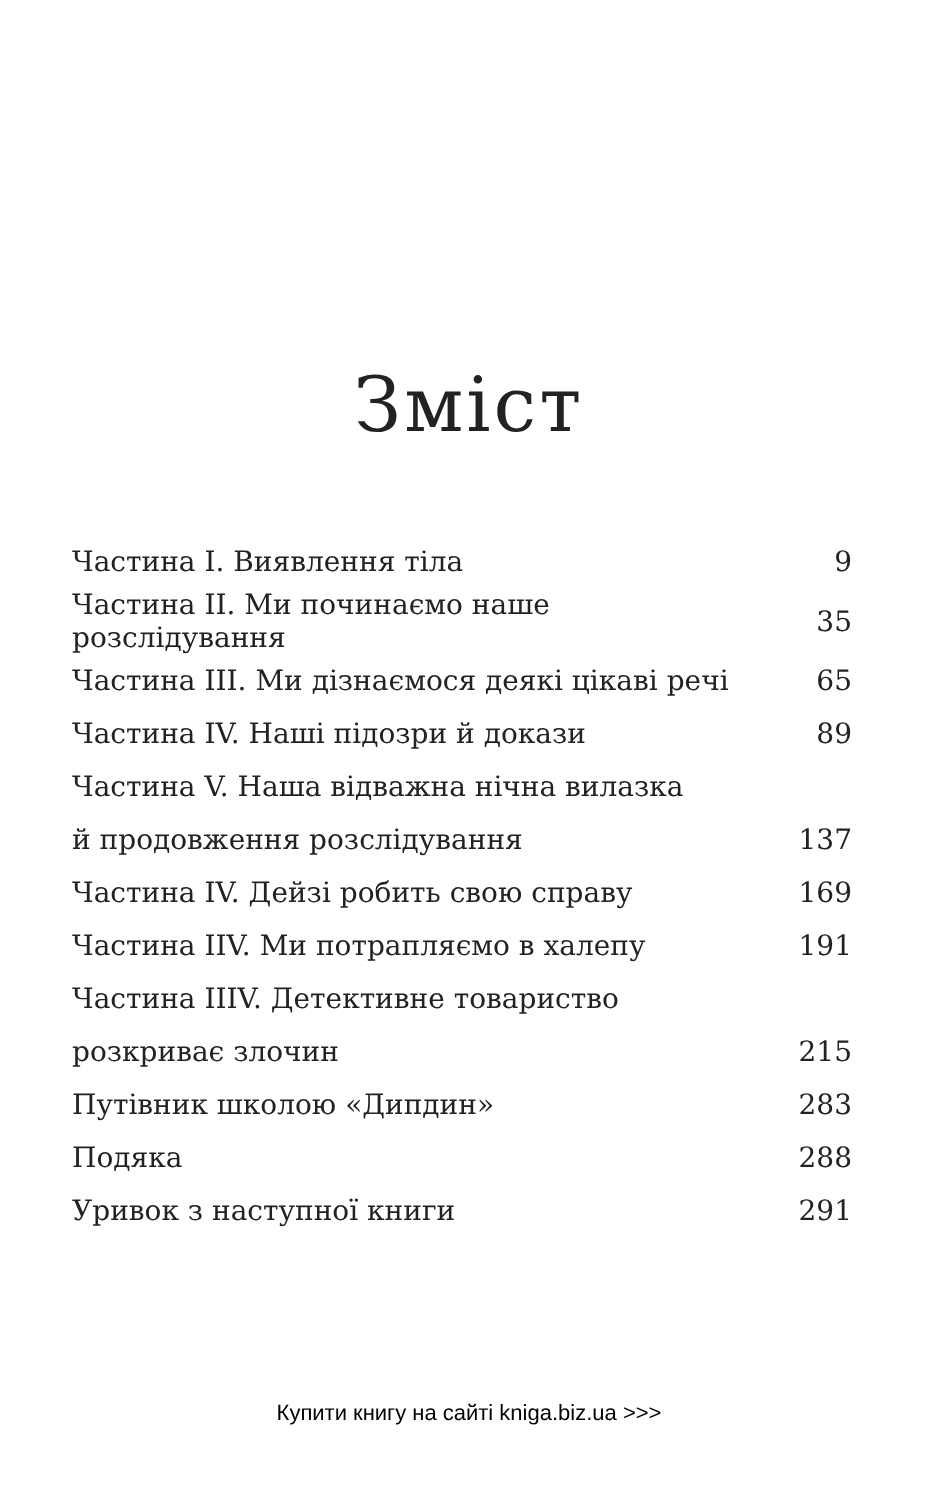Зміст
| Частина І. Виявлення тіла | 9 |
| Частина ІІ. Ми починаємо наше розслідування | 35 |
| Частина ІІІ. Ми дізнаємося деякі цікаві речі | 65 |
| Частина IV. Наші підозри й докази | 89 |
| Частина V. Наша відважна нічна вилазка | |
| й продовження розслідування | 137 |
| Частина IV. Дейзі робить свою справу | 169 |
| Частина IIV. Ми потрапляємо в халепу | 191 |
| Частина IIIV. Детективне товариство | |
| розкриває злочин | 215 |
| Путівник школою «Дипдин» | 283 |
| Подяка | 288 |
| Уривок з наступної книги | 291 |
Купити книгу на сайті kniga.biz.ua >>>